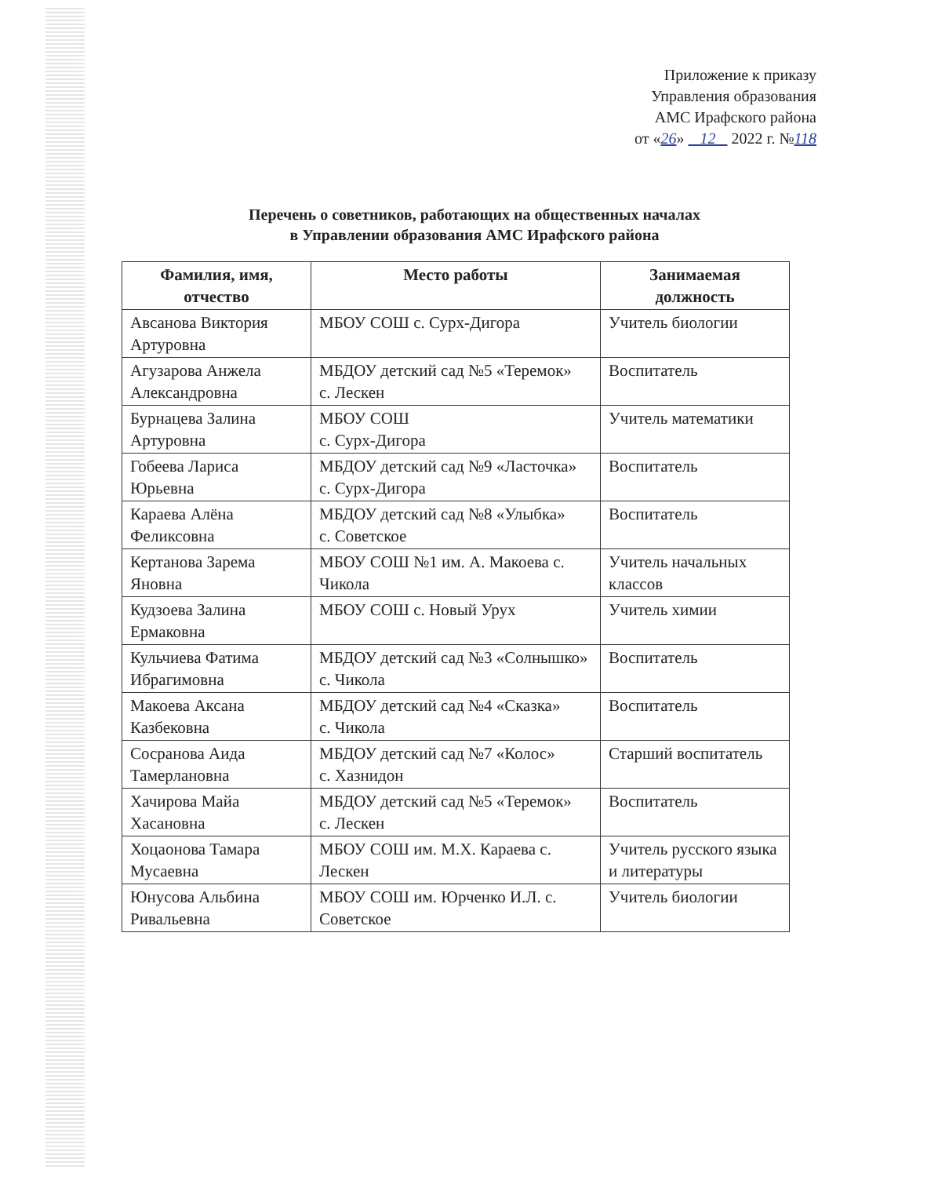Приложение к приказу
Управления образования
АМС Ирафского района
от «26» 12 2022 г. №118
Перечень о советников, работающих на общественных началах
в Управлении образования АМС Ирафского района
| Фамилия, имя, отчество | Место работы | Занимаемая должность |
| --- | --- | --- |
| Авсанова Виктория Артуровна | МБОУ СОШ с. Сурх-Дигора | Учитель биологии |
| Агузарова Анжела Александровна | МБДОУ детский сад №5 «Теремок» с. Лескен | Воспитатель |
| Бурнацева Залина Артуровна | МБОУ СОШ с. Сурх-Дигора | Учитель математики |
| Гобеева Лариса Юрьевна | МБДОУ детский сад №9 «Ласточка» с. Сурх-Дигора | Воспитатель |
| Караева Алёна Феликсовна | МБДОУ детский сад №8 «Улыбка» с. Советское | Воспитатель |
| Кертанова Зарема Яновна | МБОУ СОШ №1 им. А. Макоева с. Чикола | Учитель начальных классов |
| Кудзоева Залина Ермаковна | МБОУ СОШ с. Новый Урух | Учитель химии |
| Кульчиева Фатима Ибрагимовна | МБДОУ детский сад №3 «Солнышко» с. Чикола | Воспитатель |
| Макоева Аксана Казбековна | МБДОУ детский сад №4 «Сказка» с. Чикола | Воспитатель |
| Сосранова Аида Тамерлановна | МБДОУ детский сад №7 «Колос» с. Хазнидон | Старший воспитатель |
| Хачирова Майа Хасановна | МБДОУ детский сад №5 «Теремок» с. Лескен | Воспитатель |
| Хоцаонова Тамара Мусаевна | МБОУ СОШ им. М.Х. Караева с. Лескен | Учитель русского языка и литературы |
| Юнусова Альбина Ривальевна | МБОУ СОШ им. Юрченко И.Л. с. Советское | Учитель биологии |